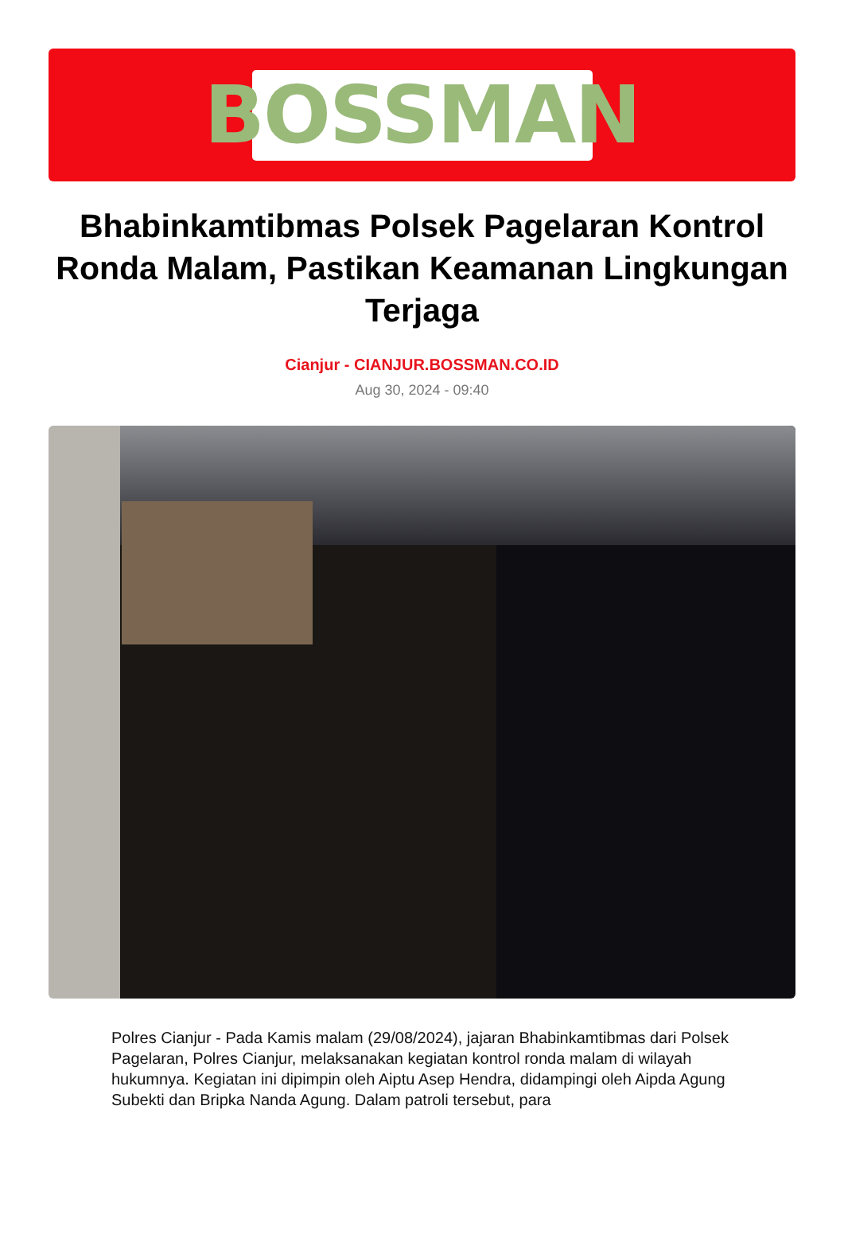BOSSMAN
Bhabinkamtibmas Polsek Pagelaran Kontrol Ronda Malam, Pastikan Keamanan Lingkungan Terjaga
Cianjur - CIANJUR.BOSSMAN.CO.ID
Aug 30, 2024 - 09:40
Polres Cianjur - Pada Kamis malam (29/08/2024), jajaran Bhabinkamtibmas dari Polsek Pagelaran, Polres Cianjur, melaksanakan kegiatan kontrol ronda malam di wilayah hukumnya. Kegiatan ini dipimpin oleh Aiptu Asep Hendra, didampingi oleh Aipda Agung Subekti dan Bripka Nanda Agung. Dalam patroli tersebut, para